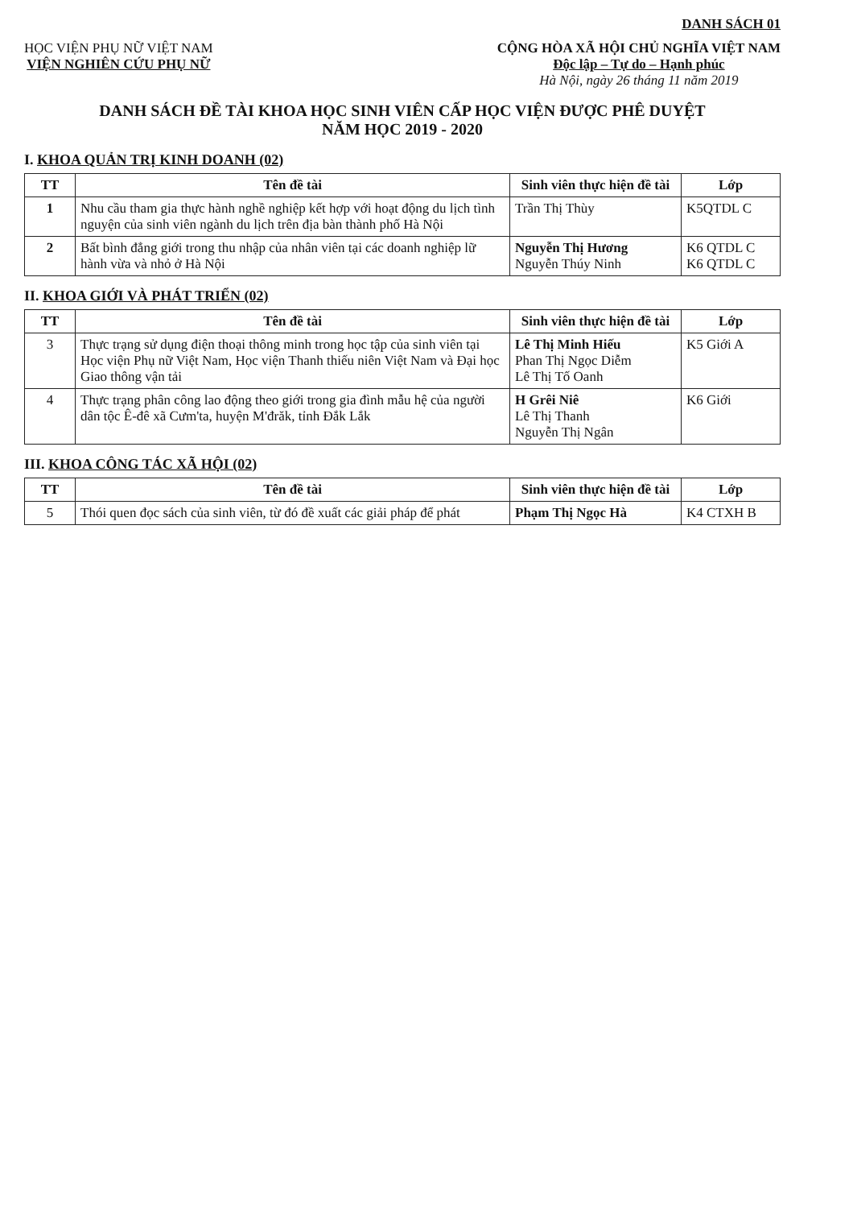DANH SÁCH 01
HỌC VIỆN PHỤ NỮ VIỆT NAM
VIỆN NGHIÊN CỨU PHỤ NỮ
CỘNG HÒA XÃ HỘI CHỦ NGHĨA VIỆT NAM
Độc lập – Tự do – Hạnh phúc
Hà Nội, ngày 26 tháng 11 năm 2019
DANH SÁCH ĐỀ TÀI KHOA HỌC SINH VIÊN CẤP HỌC VIỆN ĐƯỢC PHÊ DUYỆT
NĂM HỌC 2019 - 2020
I. KHOA QUẢN TRỊ KINH DOANH (02)
| TT | Tên đề tài | Sinh viên thực hiện đề tài | Lớp |
| --- | --- | --- | --- |
| 1 | Nhu cầu tham gia thực hành nghề nghiệp kết hợp với hoạt động du lịch tình nguyện của sinh viên ngành du lịch trên địa bàn thành phố Hà Nội | Trần Thị Thùy | K5QTDL C |
| 2 | Bất bình đẳng giới trong thu nhập của nhân viên tại các doanh nghiệp lữ hành vừa và nhỏ ở Hà Nội | Nguyễn Thị Hương Nguyễn Thúy Ninh | K6 QTDL C K6 QTDL C |
II. KHOA GIỚI VÀ PHÁT TRIỂN (02)
| TT | Tên đề tài | Sinh viên thực hiện đề tài | Lớp |
| --- | --- | --- | --- |
| 3 | Thực trạng sử dụng điện thoại thông minh trong học tập của sinh viên tại Học viện Phụ nữ Việt Nam, Học viện Thanh thiếu niên Việt Nam và Đại học Giao thông vận tải | Lê Thị Minh Hiếu Phan Thị Ngọc Diễm Lê Thị Tố Oanh | K5 Giới A |
| 4 | Thực trạng phân công lao động theo giới trong gia đình mẫu hệ của người dân tộc Ê-đê xã Cưm'ta, huyện M'đrăk, tỉnh Đắk Lắk | H Grêi Niê Lê Thị Thanh Nguyễn Thị Ngân | K6 Giới |
III. KHOA CÔNG TÁC XÃ HỘI (02)
| TT | Tên đề tài | Sinh viên thực hiện đề tài | Lớp |
| --- | --- | --- | --- |
| 5 | Thói quen đọc sách của sinh viên, từ đó đề xuất các giải pháp để phát | Phạm Thị Ngọc Hà | K4 CTXH B |